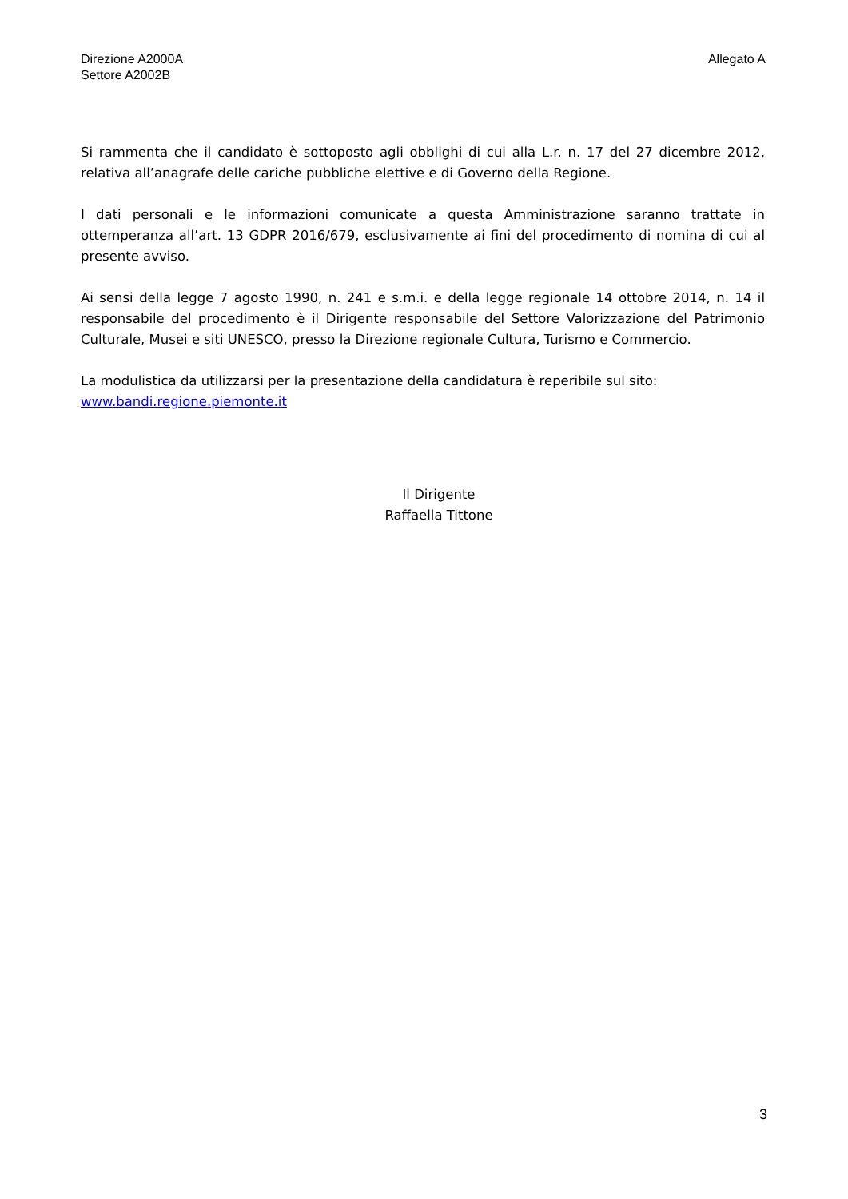Direzione A2000A
Settore A2002B
Allegato A
Si rammenta che il candidato è sottoposto agli obblighi di cui alla L.r. n. 17 del 27 dicembre 2012, relativa all’anagrafe delle cariche pubbliche elettive e di Governo della Regione.
I dati personali e le informazioni comunicate a questa Amministrazione saranno trattate in ottemperanza all’art. 13 GDPR 2016/679, esclusivamente ai fini del procedimento di nomina di cui al presente avviso.
Ai sensi della legge 7 agosto 1990, n. 241 e s.m.i. e della legge regionale 14 ottobre 2014, n. 14 il responsabile del procedimento è il Dirigente responsabile del Settore Valorizzazione del Patrimonio Culturale, Musei e siti UNESCO, presso la Direzione regionale Cultura, Turismo e Commercio.
La modulistica da utilizzarsi per la presentazione della candidatura è reperibile sul sito:
www.bandi.regione.piemonte.it
Il Dirigente
Raffaella Tittone
3